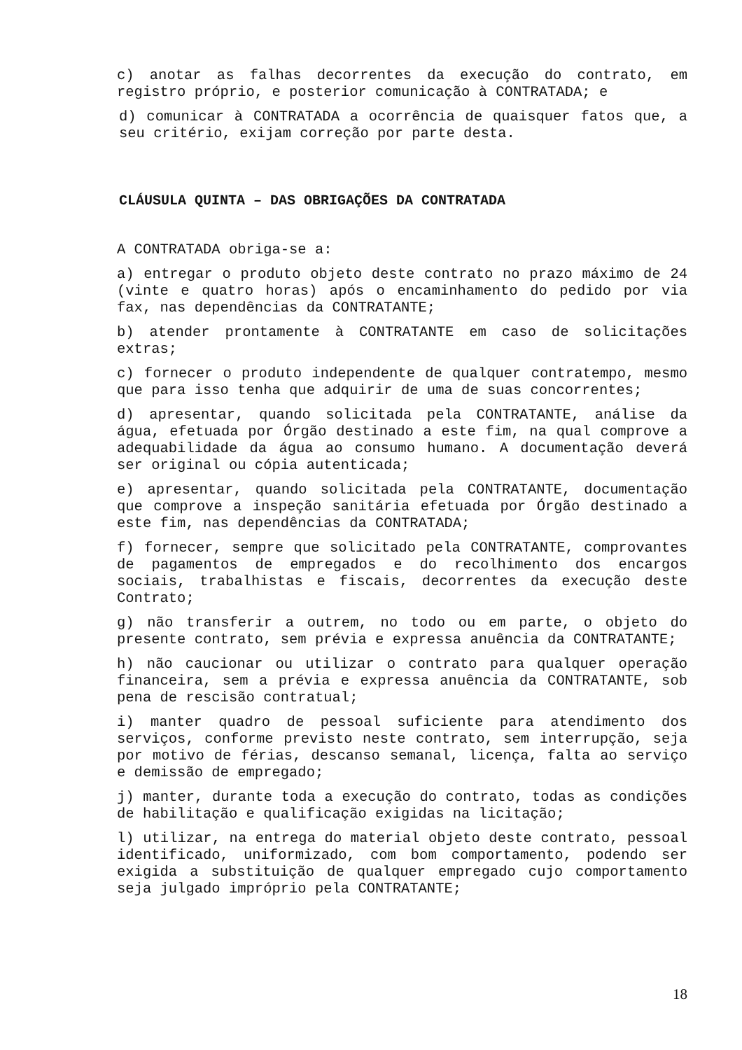c) anotar as falhas decorrentes da execução do contrato, em registro próprio, e posterior comunicação à CONTRATADA; e
d) comunicar à CONTRATADA a ocorrência de quaisquer fatos que, a seu critério, exijam correção por parte desta.
CLÁUSULA QUINTA – DAS OBRIGAÇÕES DA CONTRATADA
A CONTRATADA obriga-se a:
a) entregar o produto objeto deste contrato no prazo máximo de 24 (vinte e quatro horas) após o encaminhamento do pedido por via fax, nas dependências da CONTRATANTE;
b) atender prontamente à CONTRATANTE em caso de solicitações extras;
c) fornecer o produto independente de qualquer contratempo, mesmo que para isso tenha que adquirir de uma de suas concorrentes;
d) apresentar, quando solicitada pela CONTRATANTE, análise da água, efetuada por Órgão destinado a este fim, na qual comprove a adequabilidade da água ao consumo humano. A documentação deverá ser original ou cópia autenticada;
e) apresentar, quando solicitada pela CONTRATANTE, documentação que comprove a inspeção sanitária efetuada por Órgão destinado a este fim, nas dependências da CONTRATADA;
f) fornecer, sempre que solicitado pela CONTRATANTE, comprovantes de pagamentos de empregados e do recolhimento dos encargos sociais, trabalhistas e fiscais, decorrentes da execução deste Contrato;
g) não transferir a outrem, no todo ou em parte, o objeto do presente contrato, sem prévia e expressa anuência da CONTRATANTE;
h) não caucionar ou utilizar o contrato para qualquer operação financeira, sem a prévia e expressa anuência da CONTRATANTE, sob pena de rescisão contratual;
i) manter quadro de pessoal suficiente para atendimento dos serviços, conforme previsto neste contrato, sem interrupção, seja por motivo de férias, descanso semanal, licença, falta ao serviço e demissão de empregado;
j) manter, durante toda a execução do contrato, todas as condições de habilitação e qualificação exigidas na licitação;
l) utilizar, na entrega do material objeto deste contrato, pessoal identificado, uniformizado, com bom comportamento, podendo ser exigida a substituição de qualquer empregado cujo comportamento seja julgado impróprio pela CONTRATANTE;
18